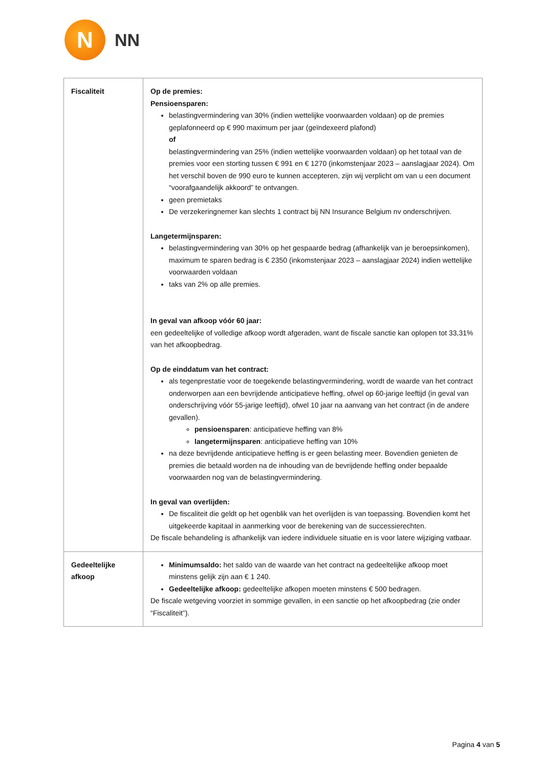N
NN
| Fiscaliteit | Op de premies: Pensioensparen: belastingvermindering van 30% (indien wettelijke voorwaarden voldaan) op de premies geplafonneerd op € 990 maximum per jaar (geïndexeerd plafond) of belastingvermindering van 25% (indien wettelijke voorwaarden voldaan) op het totaal van de premies voor een storting tussen € 991 en € 1270 (inkomstenjaar 2023 – aanslagjaar 2024). Om het verschil boven de 990 euro te kunnen accepteren, zijn wij verplicht om van u een document “voorafgaandelijk akkoord” te ontvangen. geen premietaks De verzekeringnemer kan slechts 1 contract bij NN Insurance Belgium nv onderschrijven. Langetermijnsparen: belastingvermindering van 30% op het gespaarde bedrag (afhankelijk van je beroepsinkomen), maximum te sparen bedrag is € 2350 (inkomstenjaar 2023 – aanslagjaar 2024) indien wettelijke voorwaarden voldaan taks van 2% op alle premies. In geval van afkoop vóór 60 jaar: een gedeeltelijke of volledige afkoop wordt afgeraden, want de fiscale sanctie kan oplopen tot 33,31% van het afkoopbedrag. Op de einddatum van het contract: als tegenprestatie voor de toegekende belastingvermindering, wordt de waarde van het contract onderworpen aan een bevrijdende anticipatieve heffing, ofwel op 60-jarige leeftijd (in geval van onderschrijving vóór 55-jarige leeftijd), ofwel 10 jaar na aanvang van het contract (in de andere gevallen). pensioensparen : anticipatieve heffing van 8% langetermijnsparen : anticipatieve heffing van 10% na deze bevrijdende anticipatieve heffing is er geen belasting meer. Bovendien genieten de premies die betaald worden na de inhouding van de bevrijdende heffing onder bepaalde voorwaarden nog van de belastingvermindering. In geval van overlijden: De fiscaliteit die geldt op het ogenblik van het overlijden is van toepassing. Bovendien komt het uitgekeerde kapitaal in aanmerking voor de berekening van de successierechten. De fiscale behandeling is afhankelijk van iedere individuele situatie en is voor latere wijziging vatbaar. |
| Gedeeltelijke afkoop | Minimumsaldo: het saldo van de waarde van het contract na gedeeltelijke afkoop moet minstens gelijk zijn aan € 1 240. Gedeeltelijke afkoop: gedeeltelijke afkopen moeten minstens € 500 bedragen. De fiscale wetgeving voorziet in sommige gevallen, in een sanctie op het afkoopbedrag (zie onder “Fiscaliteit”). |
Pagina 4 van 5